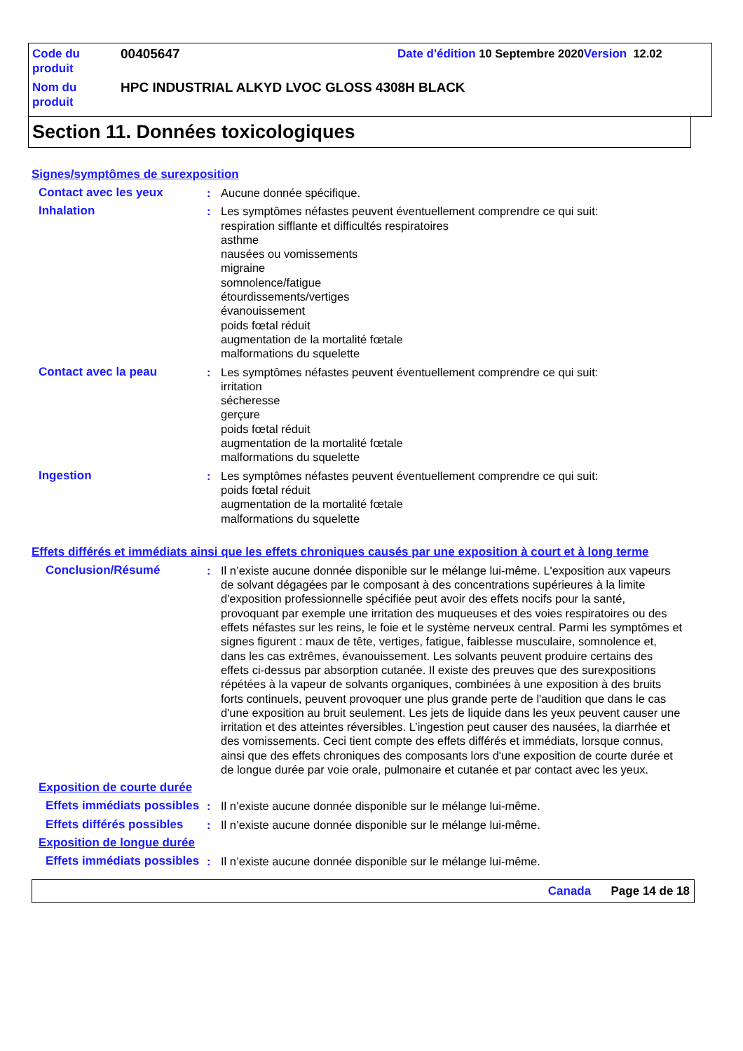Code du produit
00405647
Date d'édition 10 Septembre 2020 Version 12.02
Nom du produit
HPC INDUSTRIAL ALKYD LVOC GLOSS 4308H BLACK
Section 11. Données toxicologiques
Signes/symptômes de surexposition
Contact avec les yeux : Aucune donnée spécifique.
Inhalation : Les symptômes néfastes peuvent éventuellement comprendre ce qui suit:
respiration sifflante et difficultés respiratoires
asthme
nausées ou vomissements
migraine
somnolence/fatigue
étourdissements/vertiges
évanouissement
poids fœtal réduit
augmentation de la mortalité fœtale
malformations du squelette
Contact avec la peau : Les symptômes néfastes peuvent éventuellement comprendre ce qui suit:
irritation
sécheresse
gerçure
poids fœtal réduit
augmentation de la mortalité fœtale
malformations du squelette
Ingestion : Les symptômes néfastes peuvent éventuellement comprendre ce qui suit:
poids fœtal réduit
augmentation de la mortalité fœtale
malformations du squelette
Effets différés et immédiats ainsi que les effets chroniques causés par une exposition à court et à long terme
Conclusion/Résumé : Il n’existe aucune donnée disponible sur le mélange lui-même. L'exposition aux vapeurs de solvant dégagées par le composant à des concentrations supérieures à la limite d'exposition professionnelle spécifiée peut avoir des effets nocifs pour la santé, provoquant par exemple une irritation des muqueuses et des voies respiratoires ou des effets néfastes sur les reins, le foie et le système nerveux central. Parmi les symptômes et signes figurent : maux de tête, vertiges, fatigue, faiblesse musculaire, somnolence et, dans les cas extrêmes, évanouissement. Les solvants peuvent produire certains des effets ci-dessus par absorption cutanée. Il existe des preuves que des surexpositions répétées à la vapeur de solvants organiques, combinées à une exposition à des bruits forts continuels, peuvent provoquer une plus grande perte de l'audition que dans le cas d'une exposition au bruit seulement. Les jets de liquide dans les yeux peuvent causer une irritation et des atteintes réversibles. L’ingestion peut causer des nausées, la diarrhée et des vomissements. Ceci tient compte des effets différés et immédiats, lorsque connus, ainsi que des effets chroniques des composants lors d'une exposition de courte durée et de longue durée par voie orale, pulmonaire et cutanée et par contact avec les yeux.
Exposition de courte durée
Effets immédiats possibles
: Il n’existe aucune donnée disponible sur le mélange lui-même.
Effets différés possibles
: Il n’existe aucune donnée disponible sur le mélange lui-même.
Exposition de longue durée
Effets immédiats possibles
: Il n’existe aucune donnée disponible sur le mélange lui-même.
Canada Page 14 de 18